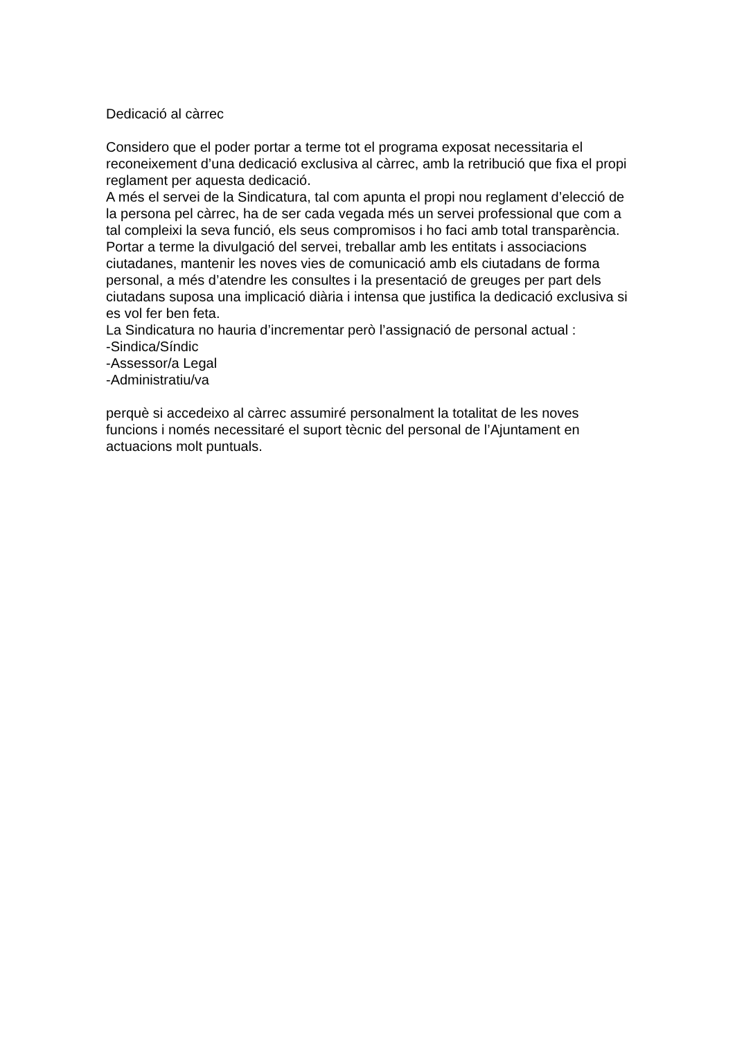Dedicació al càrrec
Considero que el poder portar a terme tot el programa exposat necessitaria el reconeixement d’una dedicació exclusiva al càrrec, amb la retribució que fixa el propi reglament per aquesta dedicació.
A més el servei de la Sindicatura, tal com apunta el propi nou reglament d’elecció de la persona pel càrrec, ha de ser cada vegada més un servei professional que com a tal compleixi la seva funció, els seus compromisos i ho faci amb total transparència.
Portar a terme la divulgació del servei, treballar amb les entitats i associacions ciutadanes, mantenir les noves vies de comunicació amb els ciutadans de forma personal, a més d’atendre les consultes i la presentació de greuges per part dels ciutadans suposa una implicació diària i intensa que justifica la dedicació exclusiva si es vol fer ben feta.
La Sindicatura no hauria d’incrementar però l’assignació de personal actual :
-Sindica/Síndic
-Assessor/a Legal
-Administratiu/va
perquè si accedeixo al càrrec assumiré personalment la totalitat de les noves funcions i només necessitaré el suport tècnic del personal de l’Ajuntament en actuacions molt puntuals.